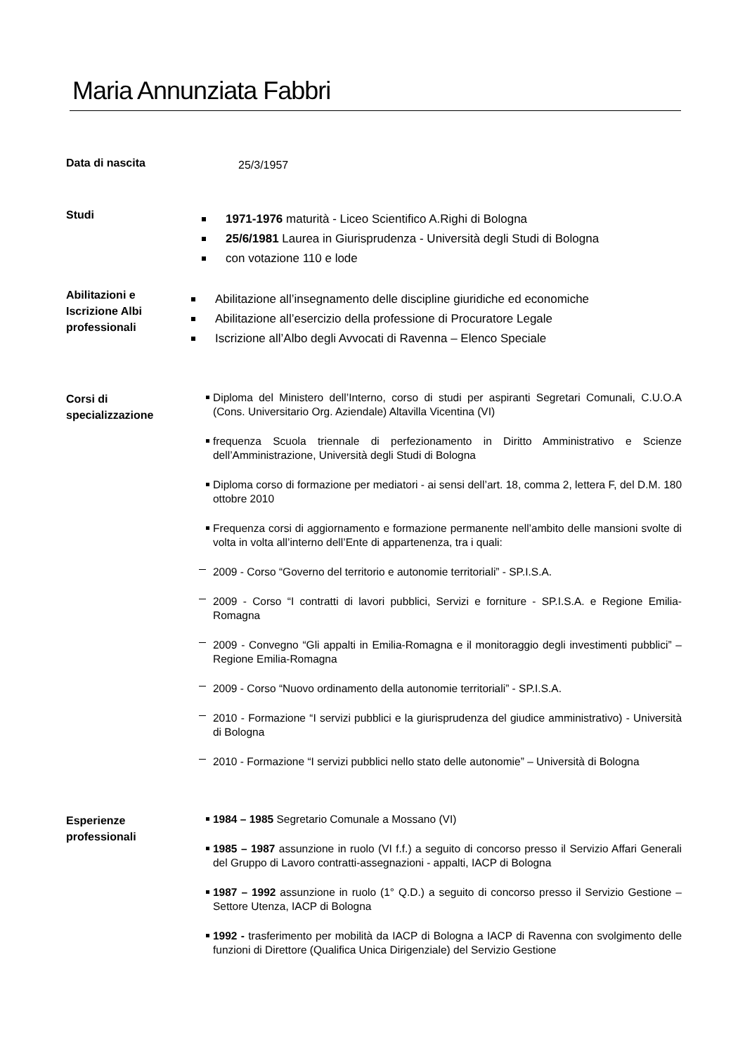Maria Annunziata Fabbri
Data di nascita
25/3/1957
Studi
1971-1976 maturità - Liceo Scientifico A.Righi di Bologna
25/6/1981 Laurea in Giurisprudenza - Università degli Studi di Bologna
con votazione 110 e lode
Abilitazioni e
Iscrizione Albi
professionali
Abilitazione all’insegnamento delle discipline giuridiche ed economiche
Abilitazione all’esercizio della professione di Procuratore Legale
Iscrizione all’Albo degli Avvocati di Ravenna – Elenco Speciale
Corsi di
specializzazione
Diploma del Ministero dell’Interno, corso di studi per aspiranti Segretari Comunali, C.U.O.A (Cons. Universitario Org. Aziendale) Altavilla Vicentina (VI)
frequenza Scuola triennale di perfezionamento in Diritto Amministrativo e Scienze dell’Amministrazione, Università degli Studi di Bologna
Diploma corso di formazione per mediatori - ai sensi dell’art. 18, comma 2, lettera F, del D.M. 180 ottobre 2010
Frequenza corsi di aggiornamento e formazione permanente nell’ambito delle mansioni svolte di volta in volta all’interno dell’Ente di appartenenza, tra i quali:
2009 - Corso “Governo del territorio e autonomie territoriali” - SP.I.S.A.
2009 - Corso “I contratti di lavori pubblici, Servizi e forniture - SP.I.S.A. e Regione Emilia-Romagna
2009 - Convegno “Gli appalti in Emilia-Romagna e il monitoraggio degli investimenti pubblici” – Regione Emilia-Romagna
2009 - Corso “Nuovo ordinamento della autonomie territoriali” - SP.I.S.A.
2010 - Formazione “I servizi pubblici e la giurisprudenza del giudice amministrativo) - Università di Bologna
2010 - Formazione “I servizi pubblici nello stato delle autonomie” – Università di Bologna
Esperienze
professionali
1984 – 1985 Segretario Comunale a Mossano (VI)
1985 – 1987 assunzione in ruolo (VI f.f.) a seguito di concorso presso il Servizio Affari Generali del Gruppo di Lavoro contratti-assegnazioni - appalti, IACP di Bologna
1987 – 1992 assunzione in ruolo (1° Q.D.) a seguito di concorso presso il Servizio Gestione – Settore Utenza, IACP di Bologna
1992 - trasferimento per mobilità da IACP di Bologna a IACP di Ravenna con svolgimento delle funzioni di Direttore (Qualifica Unica Dirigenziale) del Servizio Gestione